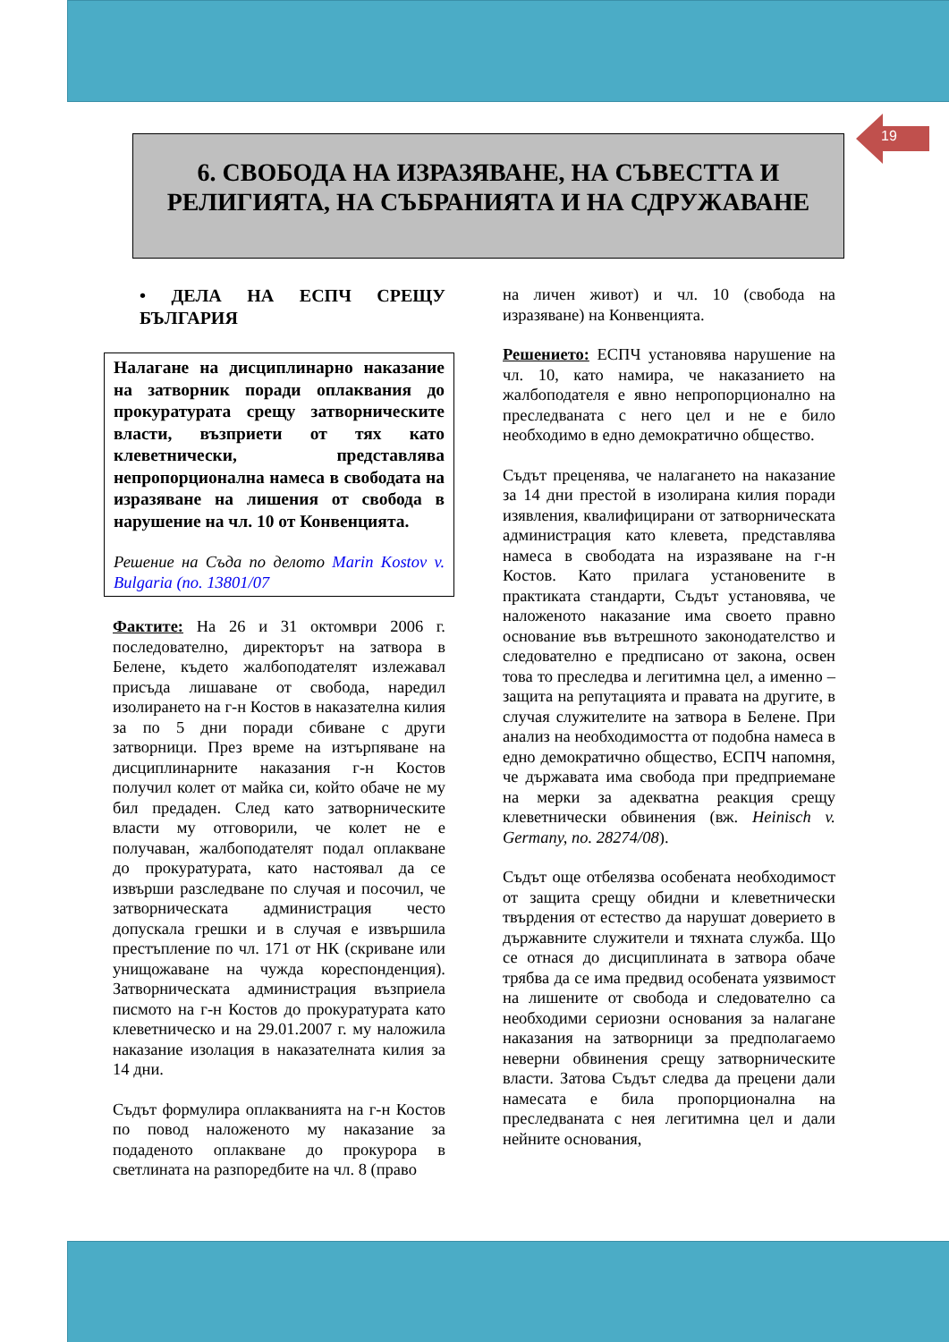19
6. СВОБОДА НА ИЗРАЗЯВАНЕ, НА СЪВЕСТТА И
РЕЛИГИЯТА, НА СЪБРАНИЯТА И НА СДРУЖАВАНЕ
• ДЕЛА НА ЕСПЧ СРЕЩУ БЪЛГАРИЯ
Налагане на дисциплинарно наказание на затворник поради оплаквания до прокуратурата срещу затворническите власти, възприети от тях като клеветнически, представлява непропорционална намеса в свободата на изразяване на лишения от свобода в нарушение на чл. 10 от Конвенцията.
Решение на Съда по делото Marin Kostov v. Bulgaria (no. 13801/07
Фактите: На 26 и 31 октомври 2006 г. последователно, директорът на затвора в Белене, където жалбоподателят излежавал присъда лишаване от свобода, наредил изолирането на г-н Костов в наказателна килия за по 5 дни поради сбиване с други затворници. През време на изтърпяване на дисциплинарните наказания г-н Костов получил колет от майка си, който обаче не му бил предаден. След като затворническите власти му отговорили, че колет не е получаван, жалбоподателят подал оплакване до прокуратурата, като настоявал да се извърши разследване по случая и посочил, че затворническата администрация често допускала грешки и в случая е извършила престъпление по чл. 171 от НК (скриване или унищожаване на чужда кореспонденция). Затворническата администрация възприела писмото на г-н Костов до прокуратурата като клеветническо и на 29.01.2007 г. му наложила наказание изолация в наказателната килия за 14 дни.
Съдът формулира оплакванията на г-н Костов по повод наложеното му наказание за подаденото оплакване до прокурора в светлината на разпоредбите на чл. 8 (право
на личен живот) и чл. 10 (свобода на изразяване) на Конвенцията.
Решението: ЕСПЧ установява нарушение на чл. 10, като намира, че наказанието на жалбоподателя е явно непропорционално на преследваната с него цел и не е било необходимо в едно демократично общество.
Съдът преценява, че налагането на наказание за 14 дни престой в изолирана килия поради изявления, квалифицирани от затворническата администрация като клевета, представлява намеса в свободата на изразяване на г-н Костов. Като прилага установените в практиката стандарти, Съдът установява, че наложеното наказание има своето правно основание във вътрешното законодателство и следователно е предписано от закона, освен това то преследва и легитимна цел, а именно – защита на репутацията и правата на другите, в случая служителите на затвора в Белене. При анализ на необходимостта от подобна намеса в едно демократично общество, ЕСПЧ напомня, че държавата има свобода при предприемане на мерки за адекватна реакция срещу клеветнически обвинения (вж. Heinisch v. Germany, no. 28274/08).
Съдът още отбелязва особената необходимост от защита срещу обидни и клеветнически твърдения от естество да нарушат доверието в държавните служители и тяхната служба. Що се отнася до дисциплината в затвора обаче трябва да се има предвид особената уязвимост на лишените от свобода и следователно са необходими сериозни основания за налагане наказания на затворници за предполагаемо неверни обвинения срещу затворническите власти. Затова Съдът следва да прецени дали намесата е била пропорционална на преследваната с нея легитимна цел и дали нейните основания,